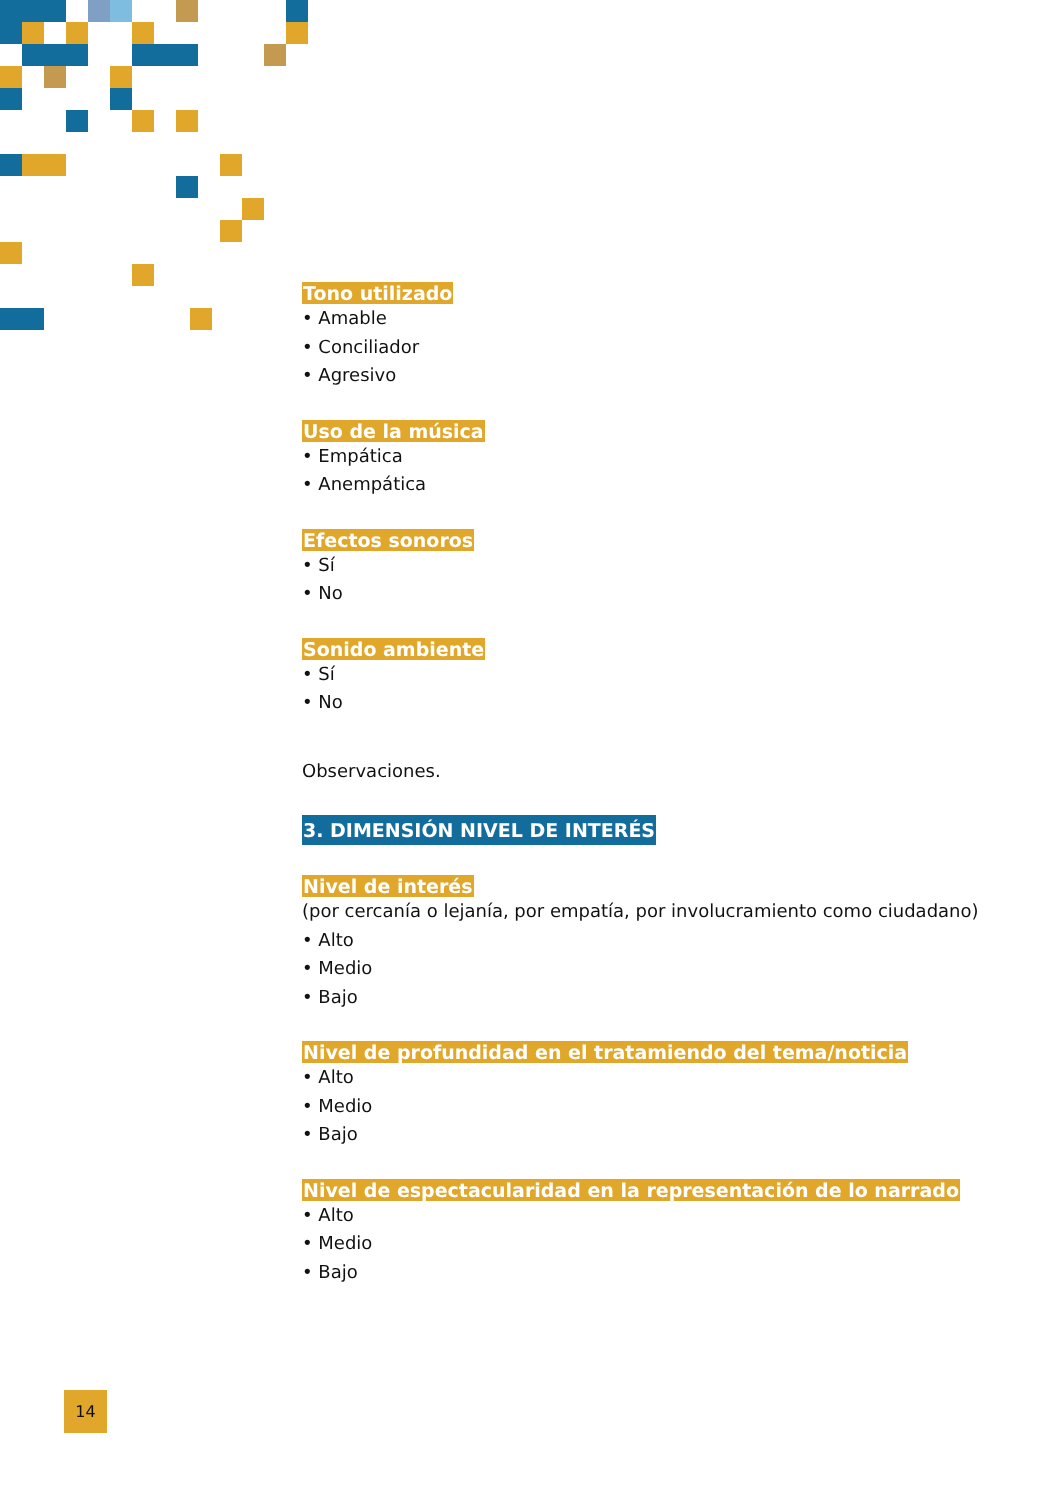Tono utilizado
• Amable
• Conciliador
• Agresivo
Uso de la música
• Empática
• Anempática
Efectos sonoros
• Sí
• No
Sonido ambiente
• Sí
• No
Observaciones.
3. DIMENSIÓN NIVEL DE INTERÉS
Nivel de interés
(por cercanía o lejanía, por empatía, por involucramiento como ciudadano)
• Alto
• Medio
• Bajo
Nivel de profundidad en el tratamiendo del tema/noticia
• Alto
• Medio
• Bajo
Nivel de espectacularidad en la representación de lo narrado
• Alto
• Medio
• Bajo
14